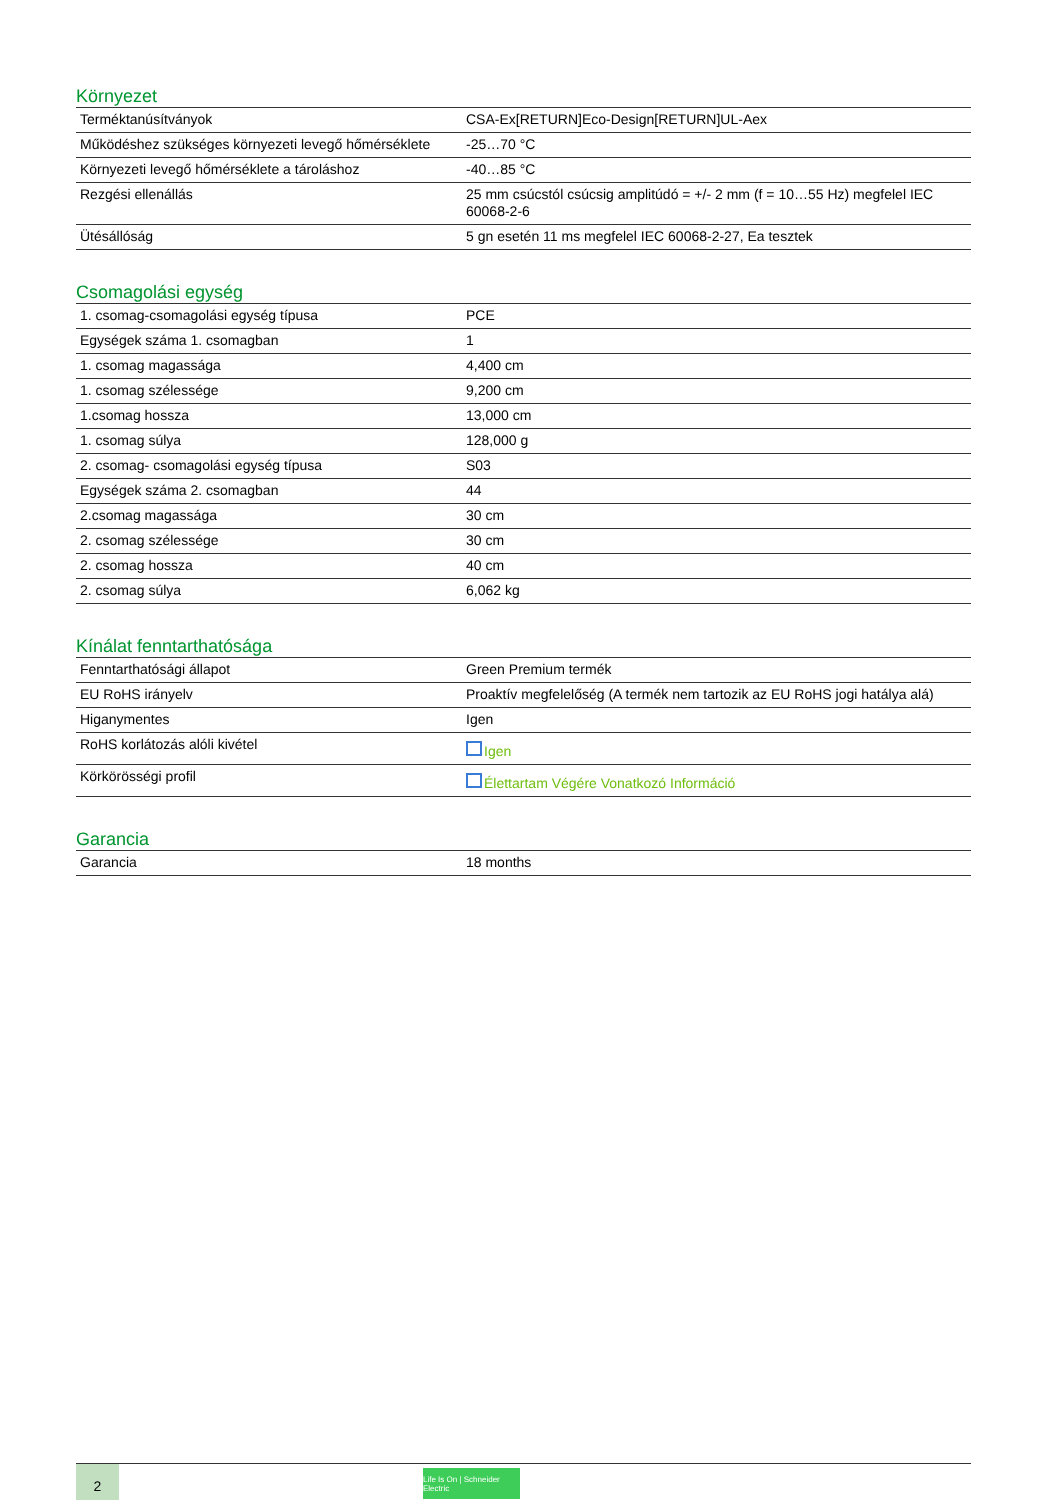Környezet
| Terméktanúsítványok | CSA-Ex[RETURN]Eco-Design[RETURN]UL-Aex |
| Működéshez szükséges környezeti levegő hőmérséklete | -25…70 °C |
| Környezeti levegő hőmérséklete a tároláshoz | -40…85 °C |
| Rezgési ellenállás | 25 mm csúcstól csúcsig amplitúdó = +/- 2 mm (f = 10…55 Hz) megfelel IEC 60068-2-6 |
| Ütésállóság | 5 gn esetén 11 ms megfelel IEC 60068-2-27, Ea tesztek |
Csomagolási egység
| 1. csomag-csomagolási egység típusa | PCE |
| Egységek száma 1. csomagban | 1 |
| 1. csomag magassága | 4,400 cm |
| 1. csomag szélessége | 9,200 cm |
| 1.csomag hossza | 13,000 cm |
| 1. csomag súlya | 128,000 g |
| 2. csomag- csomagolási egység típusa | S03 |
| Egységek száma 2. csomagban | 44 |
| 2.csomag magassága | 30 cm |
| 2. csomag szélessége | 30 cm |
| 2. csomag hossza | 40 cm |
| 2. csomag súlya | 6,062 kg |
Kínálat fenntarthatósága
| Fenntarthatósági állapot | Green Premium termék |
| EU RoHS irányelv | Proaktív megfelelőség (A termék nem tartozik az EU RoHS jogi hatálya alá) |
| Higanymentes | Igen |
| RoHS korlátozás alóli kivétel | Igen |
| Körkörösségi profil | Élettartam Végére Vonatkozó Információ |
Garancia
| Garancia | 18 months |
2
Life Is On | Schneider Electric